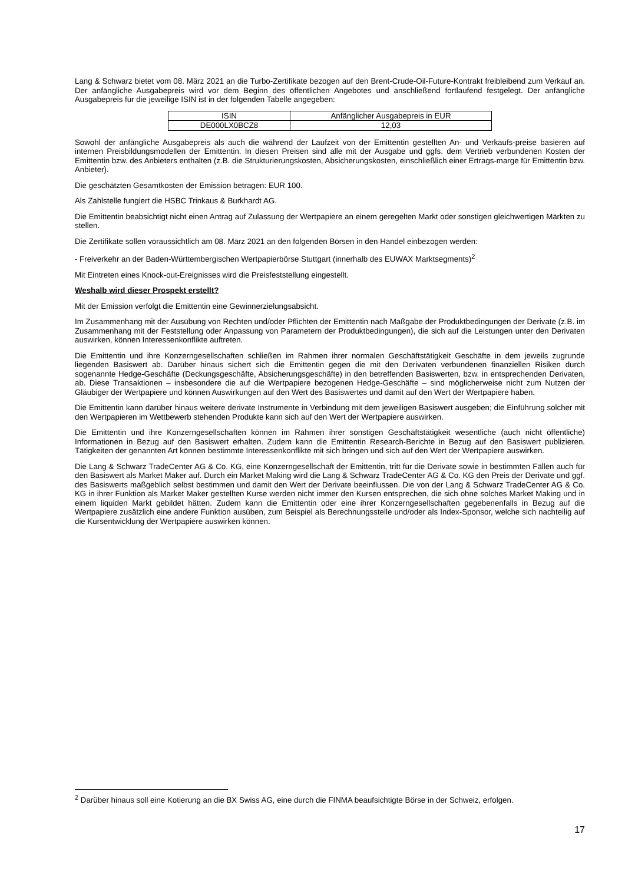Lang & Schwarz bietet vom 08. März 2021 an die Turbo-Zertifikate bezogen auf den Brent-Crude-Oil-Future-Kontrakt freibleibend zum Verkauf an. Der anfängliche Ausgabepreis wird vor dem Beginn des öffentlichen Angebotes und anschließend fortlaufend festgelegt. Der anfängliche Ausgabepreis für die jeweilige ISIN ist in der folgenden Tabelle angegeben:
| ISIN | Anfänglicher Ausgabepreis in EUR |
| DE000LX0BCZ8 | 12,03 |
Sowohl der anfängliche Ausgabepreis als auch die während der Laufzeit von der Emittentin gestellten An- und Verkaufs-preise basieren auf internen Preisbildungsmodellen der Emittentin. In diesen Preisen sind alle mit der Ausgabe und ggfs. dem Vertrieb verbundenen Kosten der Emittentin bzw. des Anbieters enthalten (z.B. die Strukturierungskosten, Absicherungskosten, einschließlich einer Ertrags-marge für Emittentin bzw. Anbieter).
Die geschätzten Gesamtkosten der Emission betragen: EUR 100.
Als Zahlstelle fungiert die HSBC Trinkaus & Burkhardt AG.
Die Emittentin beabsichtigt nicht einen Antrag auf Zulassung der Wertpapiere an einem geregelten Markt oder sonstigen gleichwertigen Märkten zu stellen.
Die Zertifikate sollen voraussichtlich am 08. März 2021 an den folgenden Börsen in den Handel einbezogen werden:
- Freiverkehr an der Baden-Württembergischen Wertpapierbörse Stuttgart (innerhalb des EUWAX Marktsegments)<sup>2</sup>
Mit Eintreten eines Knock-out-Ereignisses wird die Preisfeststellung eingestellt.
Weshalb wird dieser Prospekt erstellt?
Mit der Emission verfolgt die Emittentin eine Gewinnerzielungsabsicht.
Im Zusammenhang mit der Ausübung von Rechten und/oder Pflichten der Emittentin nach Maßgabe der Produktbedingungen der Derivate (z.B. im Zusammenhang mit der Feststellung oder Anpassung von Parametern der Produktbedingungen), die sich auf die Leistungen unter den Derivaten auswirken, können Interessenkonflikte auftreten.
Die Emittentin und ihre Konzerngesellschaften schließen im Rahmen ihrer normalen Geschäftstätigkeit Geschäfte in dem jeweils zugrunde liegenden Basiswert ab. Darüber hinaus sichert sich die Emittentin gegen die mit den Derivaten verbundenen finanziellen Risiken durch sogenannte Hedge-Geschäfte (Deckungsgeschäfte, Absicherungsgeschäfte) in den betreffenden Basiswerten, bzw. in entsprechenden Derivaten, ab. Diese Transaktionen – insbesondere die auf die Wertpapiere bezogenen Hedge-Geschäfte – sind möglicherweise nicht zum Nutzen der Gläubiger der Wertpapiere und können Auswirkungen auf den Wert des Basiswertes und damit auf den Wert der Wertpapiere haben.
Die Emittentin kann darüber hinaus weitere derivate Instrumente in Verbindung mit dem jeweiligen Basiswert ausgeben; die Einführung solcher mit den Wertpapieren im Wettbewerb stehenden Produkte kann sich auf den Wert der Wertpapiere auswirken.
Die Emittentin und ihre Konzerngesellschaften können im Rahmen ihrer sonstigen Geschäftstätigkeit wesentliche (auch nicht öffentliche) Informationen in Bezug auf den Basiswert erhalten. Zudem kann die Emittentin Research-Berichte in Bezug auf den Basiswert publizieren. Tätigkeiten der genannten Art können bestimmte Interessenkonflikte mit sich bringen und sich auf den Wert der Wertpapiere auswirken.
Die Lang & Schwarz TradeCenter AG & Co. KG, eine Konzerngesellschaft der Emittentin, tritt für die Derivate sowie in bestimmten Fällen auch für den Basiswert als Market Maker auf. Durch ein Market Making wird die Lang & Schwarz TradeCenter AG & Co. KG den Preis der Derivate und ggf. des Basiswerts maßgeblich selbst bestimmen und damit den Wert der Derivate beeinflussen. Die von der Lang & Schwarz TradeCenter AG & Co. KG in ihrer Funktion als Market Maker gestellten Kurse werden nicht immer den Kursen entsprechen, die sich ohne solches Market Making und in einem liquiden Markt gebildet hätten. Zudem kann die Emittentin oder eine ihrer Konzerngesellschaften gegebenenfalls in Bezug auf die Wertpapiere zusätzlich eine andere Funktion ausüben, zum Beispiel als Berechnungsstelle und/oder als Index-Sponsor, welche sich nachteilig auf die Kursentwicklung der Wertpapiere auswirken können.
<sup>2</sup> Darüber hinaus soll eine Kotierung an die BX Swiss AG, eine durch die FINMA beaufsichtigte Börse in der Schweiz, erfolgen.
17